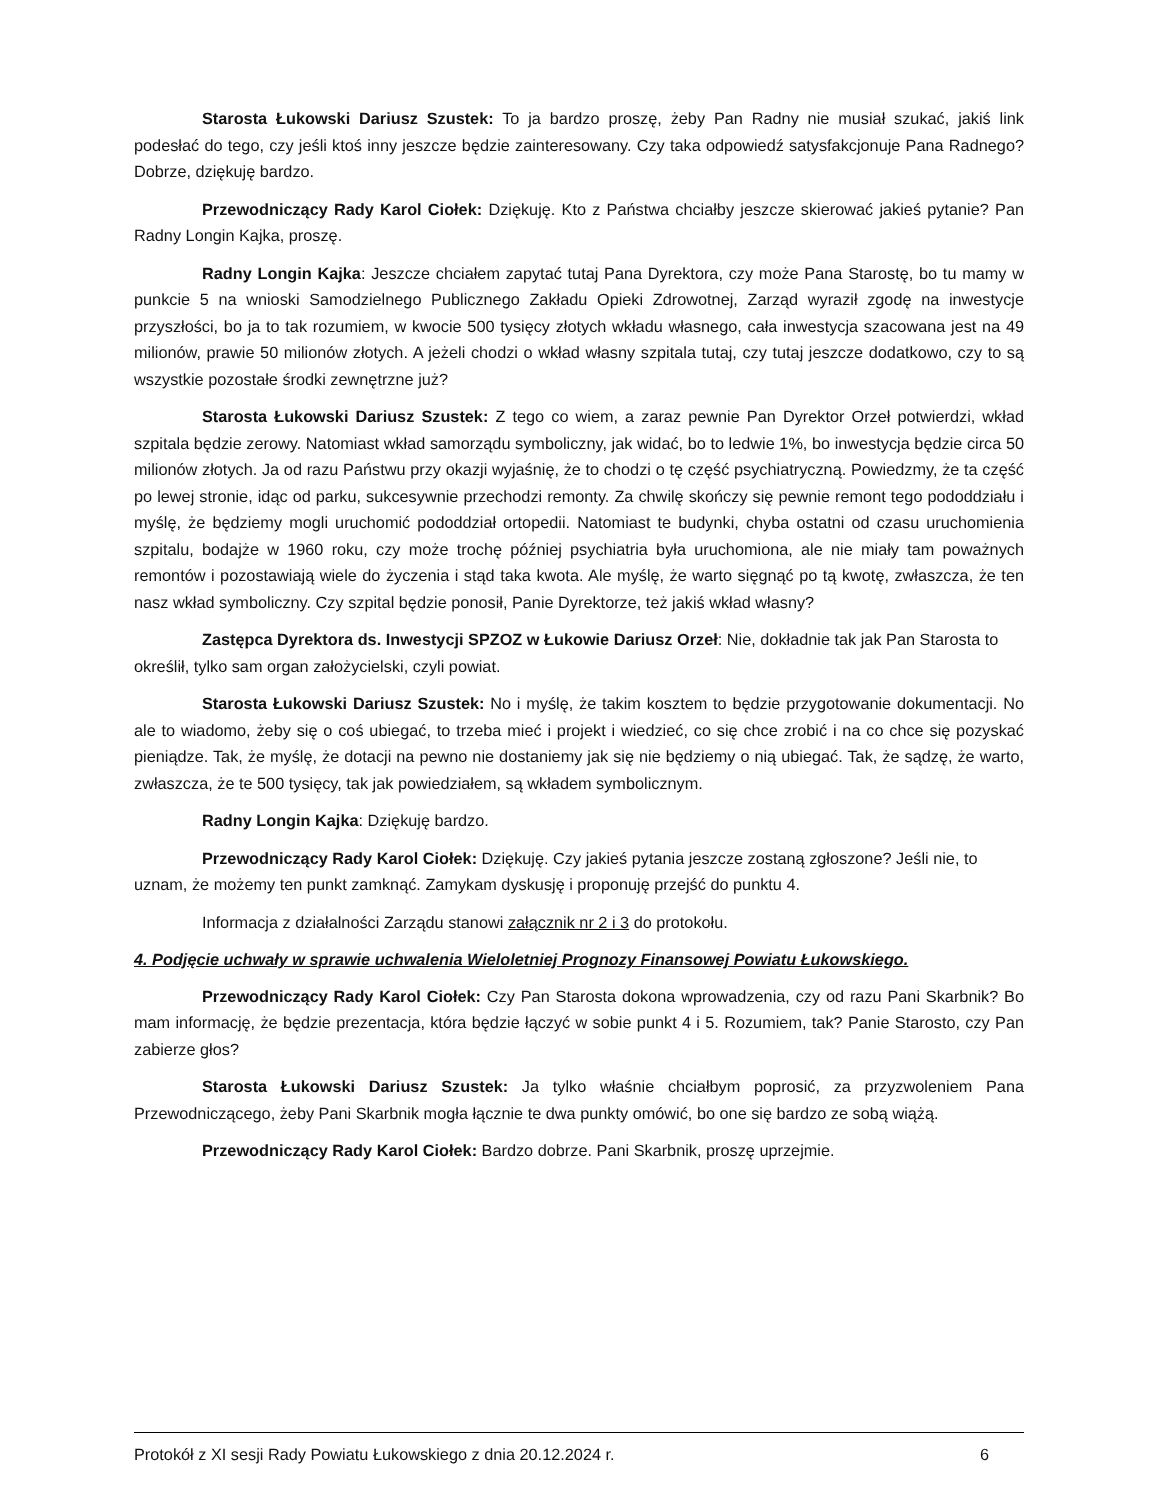Starosta Łukowski Dariusz Szustek: To ja bardzo proszę, żeby Pan Radny nie musiał szukać, jakiś link podesłać do tego, czy jeśli ktoś inny jeszcze będzie zainteresowany. Czy taka odpowiedź satysfakcjonuje Pana Radnego? Dobrze, dziękuję bardzo.
Przewodniczący Rady Karol Ciołek: Dziękuję. Kto z Państwa chciałby jeszcze skierować jakieś pytanie? Pan Radny Longin Kajka, proszę.
Radny Longin Kajka: Jeszcze chciałem zapytać tutaj Pana Dyrektora, czy może Pana Starostę, bo tu mamy w punkcie 5 na wnioski Samodzielnego Publicznego Zakładu Opieki Zdrowotnej, Zarząd wyraził zgodę na inwestycje przyszłości, bo ja to tak rozumiem, w kwocie 500 tysięcy złotych wkładu własnego, cała inwestycja szacowana jest na 49 milionów, prawie 50 milionów złotych. A jeżeli chodzi o wkład własny szpitala tutaj, czy tutaj jeszcze dodatkowo, czy to są wszystkie pozostałe środki zewnętrzne już?
Starosta Łukowski Dariusz Szustek: Z tego co wiem, a zaraz pewnie Pan Dyrektor Orzeł potwierdzi, wkład szpitala będzie zerowy. Natomiast wkład samorządu symboliczny, jak widać, bo to ledwie 1%, bo inwestycja będzie circa 50 milionów złotych. Ja od razu Państwu przy okazji wyjaśnię, że to chodzi o tę część psychiatryczną. Powiedzmy, że ta część po lewej stronie, idąc od parku, sukcesywnie przechodzi remonty. Za chwilę skończy się pewnie remont tego pododdziału i myślę, że będziemy mogli uruchomić pododdział ortopedii. Natomiast te budynki, chyba ostatni od czasu uruchomienia szpitalu, bodajże w 1960 roku, czy może trochę później psychiatria była uruchomiona, ale nie miały tam poważnych remontów i pozostawiają wiele do życzenia i stąd taka kwota. Ale myślę, że warto sięgnąć po tą kwotę, zwłaszcza, że ten nasz wkład symboliczny. Czy szpital będzie ponosił, Panie Dyrektorze, też jakiś wkład własny?
Zastępca Dyrektora ds. Inwestycji SPZOZ w Łukowie Dariusz Orzeł: Nie, dokładnie tak jak Pan Starosta to określił, tylko sam organ założycielski, czyli powiat.
Starosta Łukowski Dariusz Szustek: No i myślę, że takim kosztem to będzie przygotowanie dokumentacji. No ale to wiadomo, żeby się o coś ubiegać, to trzeba mieć i projekt i wiedzieć, co się chce zrobić i na co chce się pozyskać pieniądze. Tak, że myślę, że dotacji na pewno nie dostaniemy jak się nie będziemy o nią ubiegać. Tak, że sądzę, że warto, zwłaszcza, że te 500 tysięcy, tak jak powiedziałem, są wkładem symbolicznym.
Radny Longin Kajka: Dziękuję bardzo.
Przewodniczący Rady Karol Ciołek: Dziękuję. Czy jakieś pytania jeszcze zostaną zgłoszone? Jeśli nie, to uznam, że możemy ten punkt zamknąć. Zamykam dyskusję i proponuję przejść do punktu 4.
Informacja z działalności Zarządu stanowi załącznik nr 2 i 3 do protokołu.
4. Podjęcie uchwały w sprawie uchwalenia Wieloletniej Prognozy Finansowej Powiatu Łukowskiego.
Przewodniczący Rady Karol Ciołek: Czy Pan Starosta dokona wprowadzenia, czy od razu Pani Skarbnik? Bo mam informację, że będzie prezentacja, która będzie łączyć w sobie punkt 4 i 5. Rozumiem, tak? Panie Starosto, czy Pan zabierze głos?
Starosta Łukowski Dariusz Szustek: Ja tylko właśnie chciałbym poprosić, za przyzwoleniem Pana Przewodniczącego, żeby Pani Skarbnik mogła łącznie te dwa punkty omówić, bo one się bardzo ze sobą wiążą.
Przewodniczący Rady Karol Ciołek: Bardzo dobrze. Pani Skarbnik, proszę uprzejmie.
Protokół z XI sesji Rady Powiatu Łukowskiego z dnia 20.12.2024 r. 6